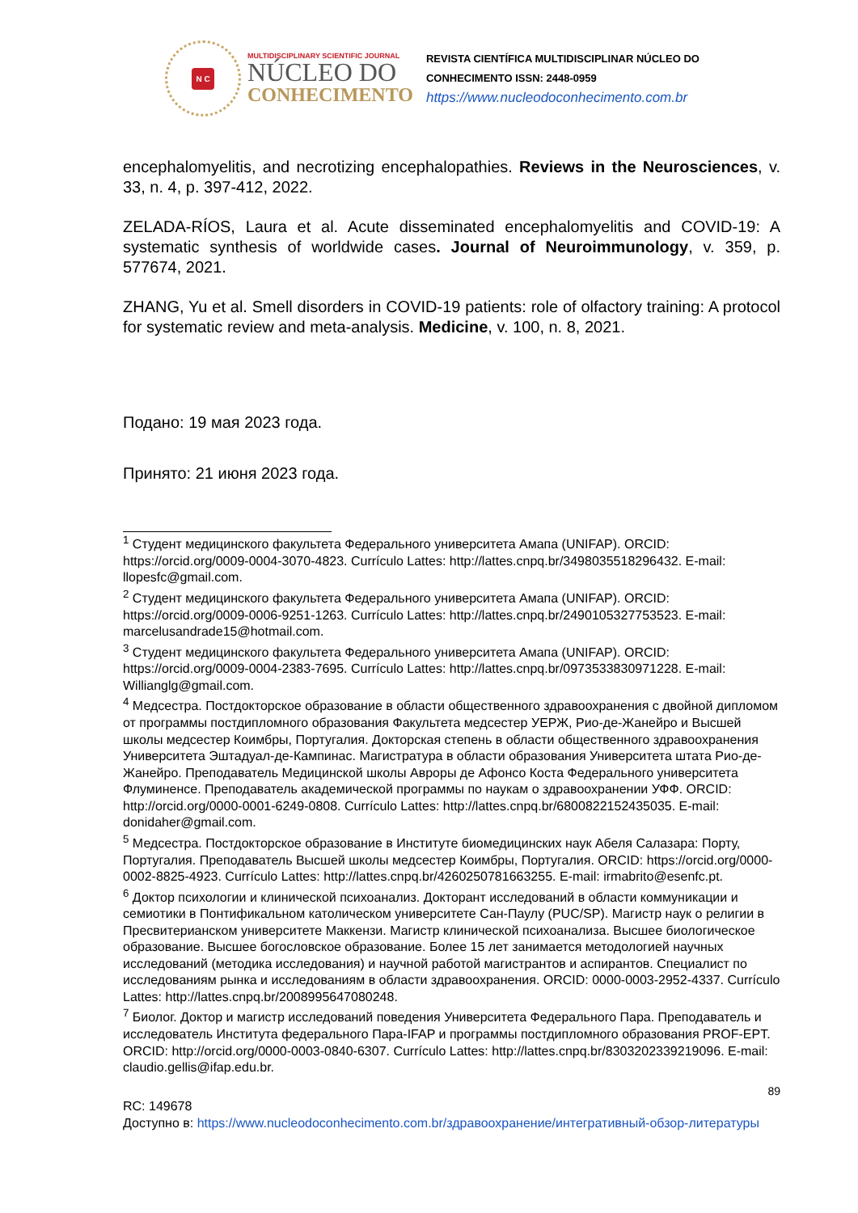N C
MULTIDISCIPLINARY SCIENTIFIC JOURNAL
NÚCLEO DO
CONHECIMENTO
REVISTA CIENTÍFICA MULTIDISCIPLINAR NÚCLEO DO
CONHECIMENTO ISSN: 2448-0959
https://www.nucleodoconhecimento.com.br
encephalomyelitis, and necrotizing encephalopathies. Reviews in the Neurosciences, v. 33, n. 4, p. 397-412, 2022.
ZELADA-RÍOS, Laura et al. Acute disseminated encephalomyelitis and COVID-19: A systematic synthesis of worldwide cases. Journal of Neuroimmunology, v. 359, p. 577674, 2021.
ZHANG, Yu et al. Smell disorders in COVID-19 patients: role of olfactory training: A protocol for systematic review and meta-analysis. Medicine, v. 100, n. 8, 2021.
Подано: 19 мая 2023 года.
Принято: 21 июня 2023 года.
<sup>1</sup> Студент медицинского факультета Федерального университета Амапа (UNIFAP). ORCID: https://orcid.org/0009-0004-3070-4823. Currículo Lattes: http://lattes.cnpq.br/3498035518296432. E-mail: llopesfc@gmail.com.
<sup>2</sup> Студент медицинского факультета Федерального университета Амапа (UNIFAP). ORCID: https://orcid.org/0009-0006-9251-1263. Currículo Lattes: http://lattes.cnpq.br/2490105327753523. E-mail: marcelusandrade15@hotmail.com.
<sup>3</sup> Студент медицинского факультета Федерального университета Амапа (UNIFAP). ORCID: https://orcid.org/0009-0004-2383-7695. Currículo Lattes: http://lattes.cnpq.br/0973533830971228. E-mail: Willianglg@gmail.com.
<sup>4</sup> Медсестра. Постдокторское образование в области общественного здравоохранения с двойной дипломом от программы постдипломного образования Факультета медсестер УЕРЖ, Рио-де-Жанейро и Высшей школы медсестер Коимбры, Португалия. Докторская степень в области общественного здравоохранения Университета Эштадуал-де-Кампинас. Магистратура в области образования Университета штата Рио-де-Жанейро. Преподаватель Медицинской школы Авроры де Афонсо Коста Федерального университета Флуминенсе. Преподаватель академической программы по наукам о здравоохранении УФФ. ORCID: http://orcid.org/0000-0001-6249-0808. Currículo Lattes: http://lattes.cnpq.br/6800822152435035. E-mail: donidaher@gmail.com.
<sup>5</sup> Медсестра. Постдокторское образование в Институте биомедицинских наук Абеля Салазара: Порту, Португалия. Преподаватель Высшей школы медсестер Коимбры, Португалия. ORCID: https://orcid.org/0000-0002-8825-4923. Currículo Lattes: http://lattes.cnpq.br/4260250781663255. E-mail: irmabrito@esenfc.pt.
<sup>6</sup> Доктор психологии и клинической психоанализ. Докторант исследований в области коммуникации и семиотики в Понтификальном католическом университете Сан-Паулу (PUC/SP). Магистр наук о религии в Пресвитерианском университете Маккензи. Магистр клинической психоанализа. Высшее биологическое образование. Высшее богословское образование. Более 15 лет занимается методологией научных исследований (методика исследования) и научной работой магистрантов и аспирантов. Специалист по исследованиям рынка и исследованиям в области здравоохранения. ORCID: 0000-0003-2952-4337. Currículo Lattes: http://lattes.cnpq.br/2008995647080248.
<sup>7</sup> Биолог. Доктор и магистр исследований поведения Университета Федерального Пара. Преподаватель и исследователь Института федерального Пара-IFAP и программы постдипломного образования PROF-EPT. ORCID: http://orcid.org/0000-0003-0840-6307. Currículo Lattes: http://lattes.cnpq.br/8303202339219096. E-mail: claudio.gellis@ifap.edu.br.
89
RC: 149678
Доступно в: https://www.nucleodoconhecimento.com.br/здравоохранение/интегративный-обзор-литературы